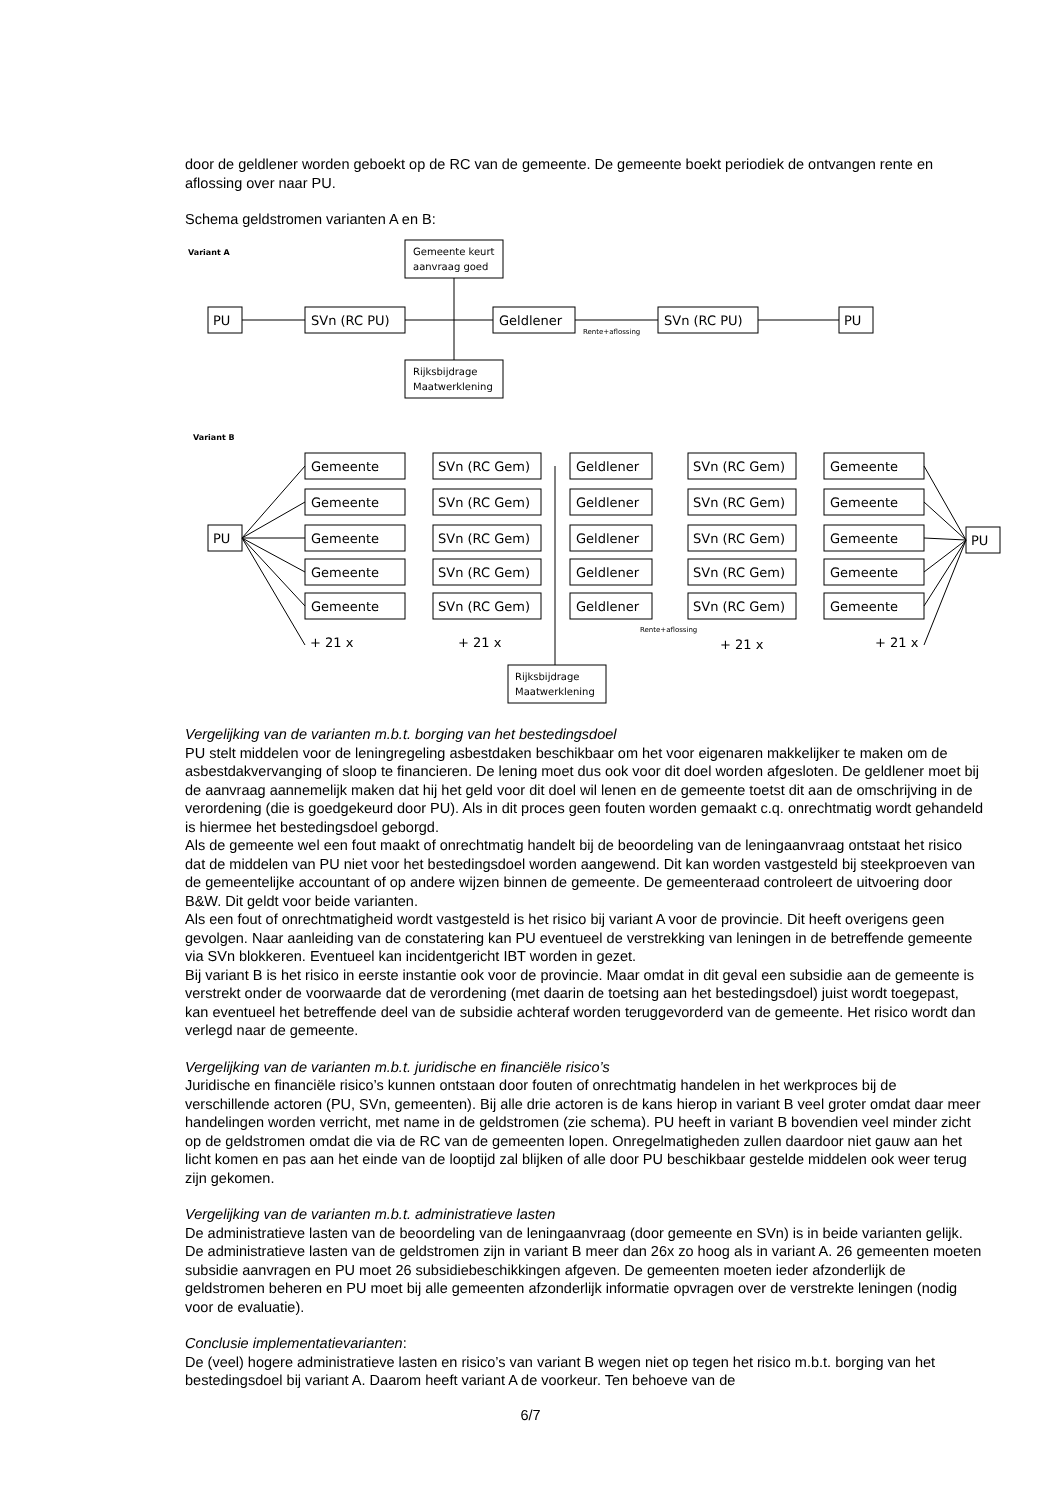door de geldlener worden geboekt op de RC van de gemeente. De gemeente boekt periodiek de ontvangen rente en aflossing over naar PU.
Schema geldstromen varianten A en B:
Variant A
Gemeente keurt
aanvraag goed
PU
SVn (RC PU)
Geldlener
SVn (RC PU)
PU
Rente+aflossing
Rijksbijdrage
Maatwerklening
Variant B
Gemeente
SVn (RC Gem)
Geldlener
SVn (RC Gem)
Gemeente
Gemeente
SVn (RC Gem)
Geldlener
SVn (RC Gem)
Gemeente
Gemeente
SVn (RC Gem)
Geldlener
SVn (RC Gem)
Gemeente
Gemeente
SVn (RC Gem)
Geldlener
SVn (RC Gem)
Gemeente
Gemeente
SVn (RC Gem)
Geldlener
SVn (RC Gem)
Gemeente
PU
PU
+ 21 x
+ 21 x
+ 21 x
+ 21 x
Rente+aflossing
Rijksbijdrage
Maatwerklening
Vergelijking van de varianten m.b.t. borging van het bestedingsdoel
PU stelt middelen voor de leningregeling asbestdaken beschikbaar om het voor eigenaren makkelijker te maken om de asbestdakvervanging of sloop te financieren. De lening moet dus ook voor dit doel worden afgesloten. De geldlener moet bij de aanvraag aannemelijk maken dat hij het geld voor dit doel wil lenen en de gemeente toetst dit aan de omschrijving in de verordening (die is goedgekeurd door PU). Als in dit proces geen fouten worden gemaakt c.q. onrechtmatig wordt gehandeld is hiermee het bestedingsdoel geborgd.
Als de gemeente wel een fout maakt of onrechtmatig handelt bij de beoordeling van de leningaanvraag ontstaat het risico dat de middelen van PU niet voor het bestedingsdoel worden aangewend. Dit kan worden vastgesteld bij steekproeven van de gemeentelijke accountant of op andere wijzen binnen de gemeente. De gemeenteraad controleert de uitvoering door B&W. Dit geldt voor beide varianten.
Als een fout of onrechtmatigheid wordt vastgesteld is het risico bij variant A voor de provincie. Dit heeft overigens geen gevolgen. Naar aanleiding van de constatering kan PU eventueel de verstrekking van leningen in de betreffende gemeente via SVn blokkeren. Eventueel kan incidentgericht IBT worden in gezet.
Bij variant B is het risico in eerste instantie ook voor de provincie. Maar omdat in dit geval een subsidie aan de gemeente is verstrekt onder de voorwaarde dat de verordening (met daarin de toetsing aan het bestedingsdoel) juist wordt toegepast, kan eventueel het betreffende deel van de subsidie achteraf worden teruggevorderd van de gemeente. Het risico wordt dan verlegd naar de gemeente.
Vergelijking van de varianten m.b.t. juridische en financiële risico’s
Juridische en financiële risico’s kunnen ontstaan door fouten of onrechtmatig handelen in het werkproces bij de verschillende actoren (PU, SVn, gemeenten). Bij alle drie actoren is de kans hierop in variant B veel groter omdat daar meer handelingen worden verricht, met name in de geldstromen (zie schema). PU heeft in variant B bovendien veel minder zicht op de geldstromen omdat die via de RC van de gemeenten lopen. Onregelmatigheden zullen daardoor niet gauw aan het licht komen en pas aan het einde van de looptijd zal blijken of alle door PU beschikbaar gestelde middelen ook weer terug zijn gekomen.
Vergelijking van de varianten m.b.t. administratieve lasten
De administratieve lasten van de beoordeling van de leningaanvraag (door gemeente en SVn) is in beide varianten gelijk. De administratieve lasten van de geldstromen zijn in variant B meer dan 26x zo hoog als in variant A. 26 gemeenten moeten subsidie aanvragen en PU moet 26 subsidiebeschikkingen afgeven. De gemeenten moeten ieder afzonderlijk de geldstromen beheren en PU moet bij alle gemeenten afzonderlijk informatie opvragen over de verstrekte leningen (nodig voor de evaluatie).
Conclusie implementatievarianten:
De (veel) hogere administratieve lasten en risico’s van variant B wegen niet op tegen het risico m.b.t. borging van het bestedingsdoel bij variant A. Daarom heeft variant A de voorkeur. Ten behoeve van de
6/7